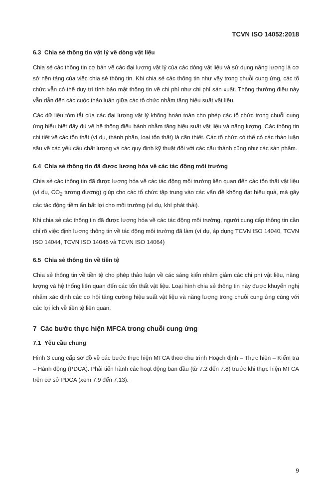TCVN ISO 14052:2018
6.3 Chia sẻ thông tin vật lý về dòng vật liệu
Chia sẻ các thông tin cơ bản về các đại lượng vật lý của các dòng vật liệu và sử dụng năng lượng là cơ sở nền tảng của việc chia sẻ thông tin. Khi chia sẻ các thông tin như vậy trong chuỗi cung ứng, các tổ chức vẫn có thể duy trì tính bảo mật thông tin về chi phí như chi phí sản xuất. Thông thường điều này vẫn dẫn đến các cuộc thảo luận giữa các tổ chức nhằm tăng hiệu suất vật liệu.
Các dữ liệu tóm tắt của các đại lượng vật lý không hoàn toàn cho phép các tổ chức trong chuỗi cung ứng hiểu biết đầy đủ về hệ thống điều hành nhằm tăng hiệu suất vật liệu và năng lượng. Các thông tin chi tiết về các tổn thất (ví dụ, thành phần, loại tổn thất) là cần thiết. Các tổ chức có thể có các thảo luận sâu về các yêu cầu chất lượng và các quy định kỹ thuật đối với các cấu thành cũng như các sản phẩm.
6.4 Chia sẻ thông tin đã được lượng hóa về các tác động môi trường
Chia sẻ các thông tin đã được lượng hóa về các tác động môi trường liên quan đến các tổn thất vật liệu (ví dụ, CO<sub>2</sub> tương đương) giúp cho các tổ chức tập trung vào các vấn đề không đạt hiệu quả, mà gây các tác động tiềm ẩn bất lợi cho môi trường (ví dụ, khí phát thải).
Khi chia sẻ các thông tin đã được lượng hóa về các tác động môi trường, người cung cấp thông tin cần chỉ rõ việc định lượng thông tin về tác động môi trường đã làm (ví dụ, áp dụng TCVN ISO 14040, TCVN ISO 14044, TCVN ISO 14046 và TCVN ISO 14064)
6.5 Chia sẻ thông tin về tiền tệ
Chia sẻ thông tin về tiền tệ cho phép thảo luận về các sáng kiến nhằm giảm các chi phí vật liệu, năng lượng và hệ thống liên quan đến các tổn thất vật liệu. Loại hình chia sẻ thông tin này được khuyến nghị nhằm xác định các cơ hội tăng cường hiệu suất vật liệu và năng lượng trong chuỗi cung ứng cùng với các lợi ích về tiền tệ liên quan.
7 Các bước thực hiện MFCA trong chuỗi cung ứng
7.1 Yêu cầu chung
Hình 3 cung cấp sơ đồ về các bước thực hiện MFCA theo chu trình Hoạch định – Thực hiện – Kiểm tra – Hành động (PDCA). Phải tiến hành các hoạt động ban đầu (từ 7.2 đến 7.8) trước khi thực hiện MFCA trên cơ sở PDCA (xem 7.9 đến 7.13).
9